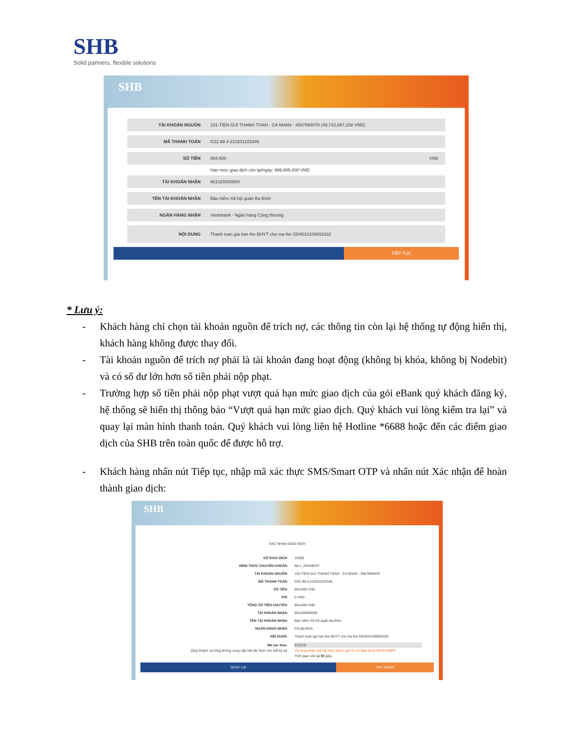SHB
Solid partners, flexible solutions
SHB
TÀI KHOẢN NGUỒN 101-TIEN GUI THANH TOAN - CA NHAN - 4567894078 (49,742,867,238 VND)
MÃ THANH TOÁN G22.99.4-210201103346
SỐ TIỀN 804,600 VND
Hạn mức giao dịch còn lại/ngày: 999,999,000 VND
TÀI KHOẢN NHẬN 901025000000
TÊN TÀI KHOẢN NHẬN Bảo hiểm Xã hội quận Ba Đình
NGÂN HÀNG NHẬN Vietinbank - Ngân hàng Công thương
NỘI DUNG Thanh toan gia han the BHYT cho ma the GD4010109093332
TIẾP TỤC
* Lưu ý:
- Khách hàng chỉ chọn tài khoản nguồn để trích nợ, các thông tin còn lại hệ thống tự động hiển thị, khách hàng không được thay đổi.
- Tài khoản nguồn để trích nợ phải là tài khoản đang hoạt động (không bị khóa, không bị Nodebit) và có số dư lớn hơn số tiền phải nộp phạt.
- Trường hợp số tiền phải nộp phạt vượt quá hạn mức giao dịch của gói eBank quý khách đăng ký, hệ thống sẽ hiển thị thông báo “Vượt quá hạn mức giao dịch. Quý khách vui lòng kiểm tra lại” và quay lại màn hình thanh toán. Quý khách vui lòng liên hệ Hotline *6688 hoặc đến các điểm giao dịch của SHB trên toàn quốc để được hỗ trợ.
- Khách hàng nhấn nút Tiếp tục, nhập mã xác thực SMS/Smart OTP và nhấn nút Xác nhận để hoàn thành giao dịch:
SHB
XÁC NHẬN GIAO DỊCH
SỐ GIAO DỊCH 15000
HÌNH THỨC CHUYỂN KHOẢN BILL_PAYMENT
TÀI KHOẢN NGUỒN 101-TIEN GUI THANH TOAN - CA NHAN - 4567894078
MÃ THANH TOÁN G22.99.4-210201103346
SỐ TIỀN 804,600 VND
PHÍ 0 VND
TỔNG SỐ TIỀN CHUYỂN 804,600 VND
TÀI KHOẢN NHẬN 901025000000
TÊN TÀI KHOẢN NHẬN Bảo hiểm Xã hội quận Ba Đình
NGÂN HÀNG NHẬN CN Ba Đình
NỘI DUNG Thanh toan gia han the BHYT cho ma the GD4010109093332
Mã xác thực
(Quý khách vui lòng không cung cấp mã xác thực cho bất kỳ ai) 572218
Vui lòng nhập mã xác thực được gửi tới số điện thoại 0979718926
Thời gian còn lại 93 giây
QUAY LẠI XÁC NHẬN